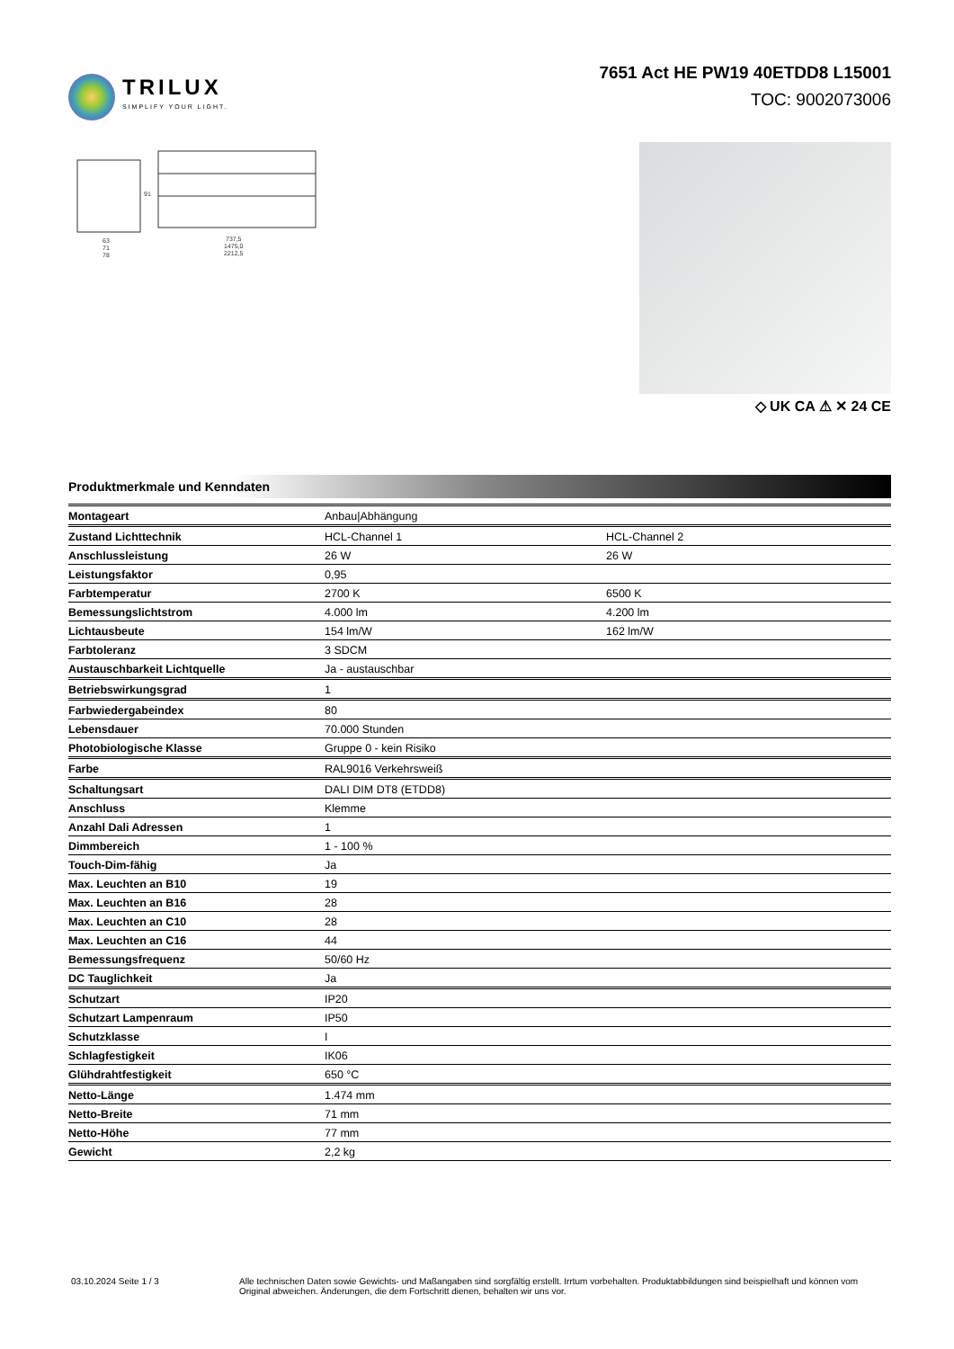TRILUX
SIMPLIFY YOUR LIGHT.
7651 Act HE PW19 40ETDD8 L15001
TOC: 9002073006
63
71
78
737,5
1475,0
2212,5
91
◇ UK CA ⚠ ✕ 24 CE
Produktmerkmale und Kenndaten
| Montageart | Anbau/Abhängung | |
| Zustand Lichttechnik | HCL-Channel 1 | HCL-Channel 2 |
| Anschlussleistung | 26 W | 26 W |
| Leistungsfaktor | 0,95 | |
| Farbtemperatur | 2700 K | 6500 K |
| Bemessungslichtstrom | 4.000 lm | 4.200 lm |
| Lichtausbeute | 154 lm/W | 162 lm/W |
| Farbtoleranz | 3 SDCM | |
| Austauschbarkeit Lichtquelle | Ja - austauschbar | |
| Betriebswirkungsgrad | 1 | |
| Farbwiedergabeindex | 80 | |
| Lebensdauer | 70.000 Stunden | |
| Photobiologische Klasse | Gruppe 0 - kein Risiko | |
| Farbe | RAL9016 Verkehrsweiß | |
| Schaltungsart | DALI DIM DT8 (ETDD8) | |
| Anschluss | Klemme | |
| Anzahl Dali Adressen | 1 | |
| Dimmbereich | 1 - 100 % | |
| Touch-Dim-fähig | Ja | |
| Max. Leuchten an B10 | 19 | |
| Max. Leuchten an B16 | 28 | |
| Max. Leuchten an C10 | 28 | |
| Max. Leuchten an C16 | 44 | |
| Bemessungsfrequenz | 50/60 Hz | |
| DC Tauglichkeit | Ja | |
| Schutzart | IP20 | |
| Schutzart Lampenraum | IP50 | |
| Schutzklasse | I | |
| Schlagfestigkeit | IK06 | |
| Glühdrahtfestigkeit | 650 °C | |
| Netto-Länge | 1.474 mm | |
| Netto-Breite | 71 mm | |
| Netto-Höhe | 77 mm | |
| Gewicht | 2,2 kg | |
03.10.2024 Seite 1 / 3 Alle technischen Daten sowie Gewichts- und Maßangaben sind sorgfältig erstellt. Irrtum vorbehalten. Produktabbildungen sind beispielhaft und können vom Original abweichen. Änderungen, die dem Fortschritt dienen, behalten wir uns vor.